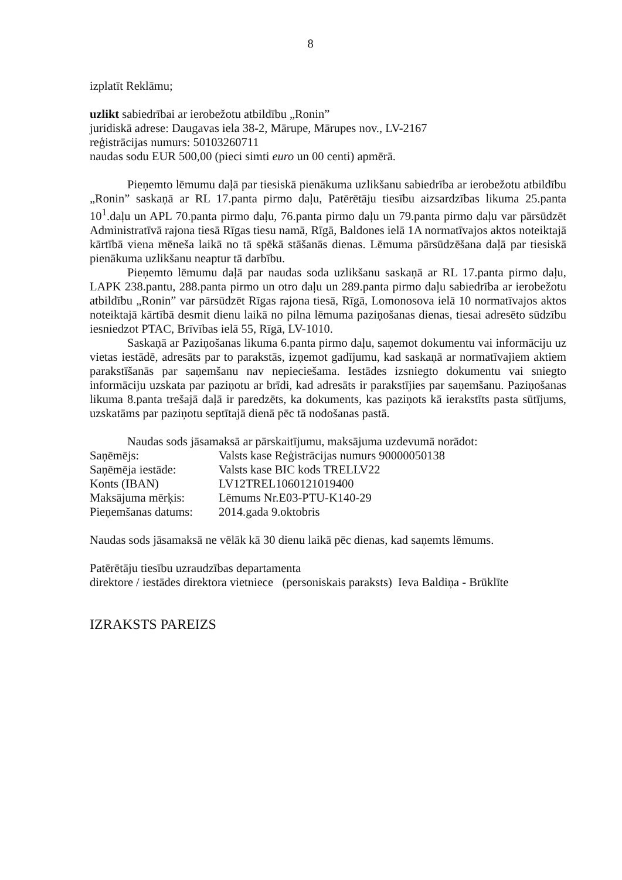8
izplatīt Reklāmu;
uzlikt sabiedrībai ar ierobežotu atbildību „Ronin”
juridiskā adrese: Daugavas iela 38-2, Mārupe, Mārupes nov., LV-2167
reģistrācijas numurs: 50103260711
naudas sodu EUR 500,00 (pieci simti euro un 00 centi) apmērā.
Pieņemto lēmumu daļā par tiesiskā pienākuma uzlikšanu sabiedrība ar ierobežotu atbildību „Ronin” saskaņā ar RL 17.panta pirmo daļu, Patērētāju tiesību aizsardzības likuma 25.panta 10<sup>1</sup>.daļu un APL 70.panta pirmo daļu, 76.panta pirmo daļu un 79.panta pirmo daļu var pārsūdzēt Administratīvā rajona tiesā Rīgas tiesu namā, Rīgā, Baldones ielā 1A normatīvajos aktos noteiktajā kārtībā viena mēneša laikā no tā spēkā stāšanās dienas. Lēmuma pārsūdzēšana daļā par tiesiskā pienākuma uzlikšanu neaptur tā darbību.
Pieņemto lēmumu daļā par naudas soda uzlikšanu saskaņā ar RL 17.panta pirmo daļu, LAPK 238.pantu, 288.panta pirmo un otro daļu un 289.panta pirmo daļu sabiedrība ar ierobežotu atbildību „Ronin” var pārsūdzēt Rīgas rajona tiesā, Rīgā, Lomonosova ielā 10 normatīvajos aktos noteiktajā kārtībā desmit dienu laikā no pilna lēmuma paziņošanas dienas, tiesai adresēto sūdzību iesniedzot PTAC, Brīvības ielā 55, Rīgā, LV-1010.
Saskaņā ar Paziņošanas likuma 6.panta pirmo daļu, saņemot dokumentu vai informāciju uz vietas iestādē, adresāts par to parakstās, izņemot gadījumu, kad saskaņā ar normatīvajiem aktiem parakstīšanās par saņemšanu nav nepieciešama. Iestādes izsniegto dokumentu vai sniegto informāciju uzskata par paziņotu ar brīdi, kad adresāts ir parakstījies par saņemšanu. Paziņošanas likuma 8.panta trešajā daļā ir paredzēts, ka dokuments, kas paziņots kā ierakstīts pasta sūtījums, uzskatāms par paziņotu septītajā dienā pēc tā nodošanas pastā.
Naudas sods jāsamaksā ar pārskaitījumu, maksājuma uzdevumā norādot:
| Saņēmējs: | Valsts kase Reģistrācijas numurs 90000050138 |
| Saņēmēja iestāde: | Valsts kase BIC kods TRELLV22 |
| Konts (IBAN) | LV12TREL1060121019400 |
| Maksājuma mērķis: | Lēmums Nr.E03-PTU-K140-29 |
| Pieņemšanas datums: | 2014.gada 9.oktobris |
Naudas sods jāsamaksā ne vēlāk kā 30 dienu laikā pēc dienas, kad saņemts lēmums.
Patērētāju tiesību uzraudzības departamenta
direktore / iestādes direktora vietniece (personiskais paraksts) Ieva Baldiņa - Brūklīte
IZRAKSTS PAREIZS